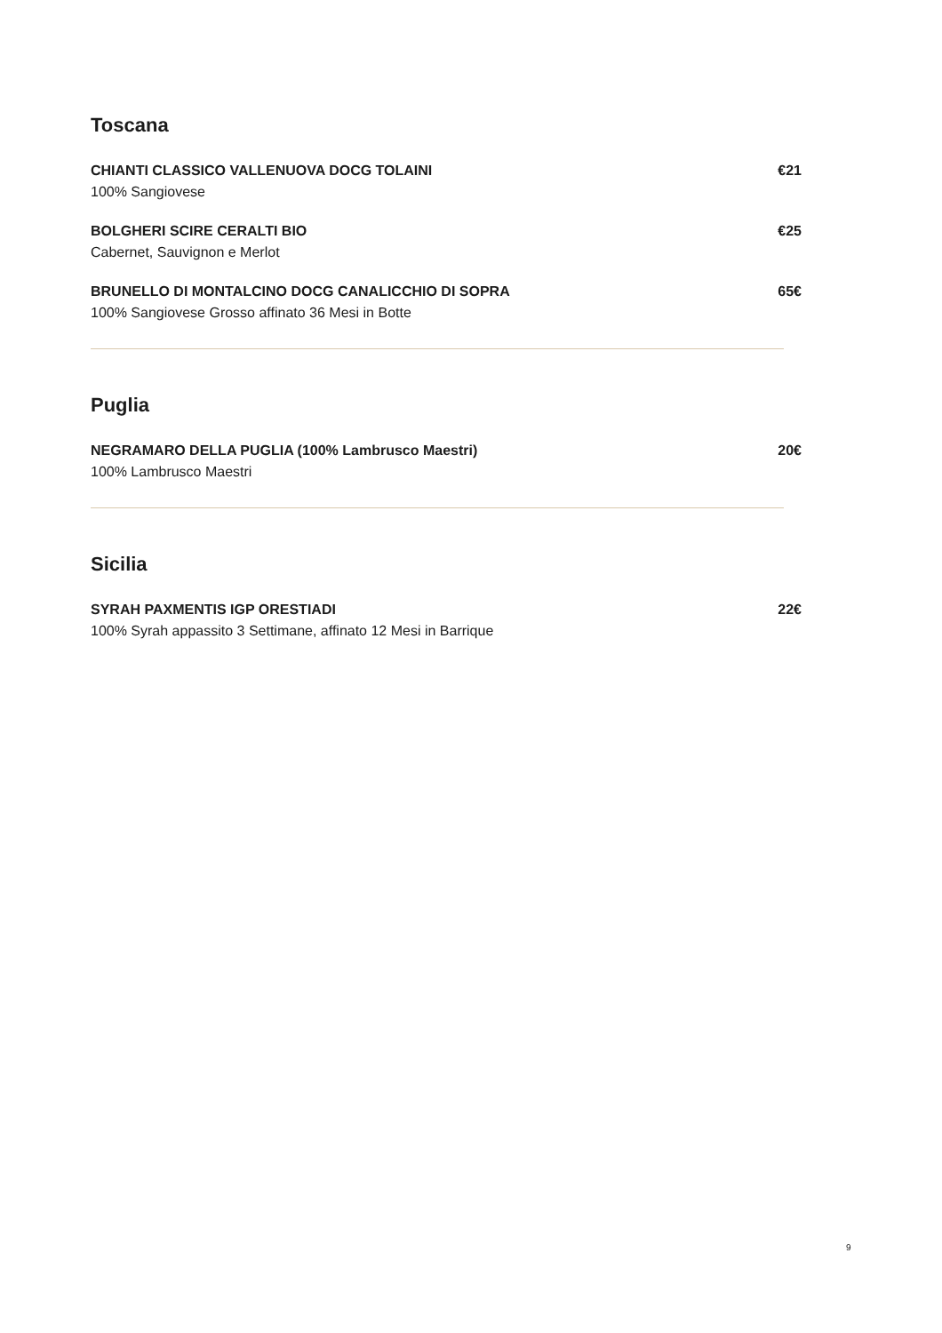Toscana
CHIANTI CLASSICO VALLENUOVA DOCG TOLAINI
100% Sangiovese
€21
BOLGHERI SCIRE CERALTI BIO
Cabernet, Sauvignon e Merlot
€25
BRUNELLO DI MONTALCINO DOCG CANALICCHIO DI SOPRA
100% Sangiovese Grosso affinato 36 Mesi in Botte
65€
Puglia
NEGRAMARO DELLA PUGLIA (100% Lambrusco Maestri)
100% Lambrusco Maestri
20€
Sicilia
SYRAH PAXMENTIS IGP ORESTIADI
100% Syrah appassito 3 Settimane, affinato 12 Mesi in Barrique
22€
9